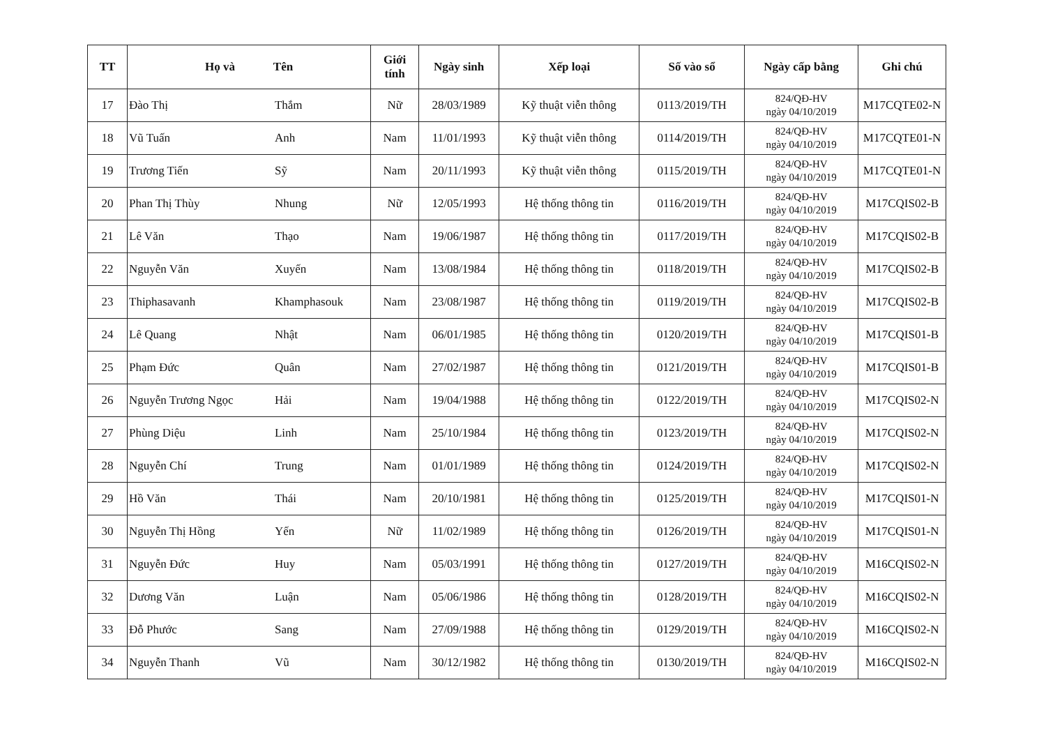| TT | Họ và Tên | | Giới tính | Ngày sinh | Xếp loại | Số vào sổ | Ngày cấp bằng | Ghi chú |
| --- | --- | --- | --- | --- | --- | --- | --- | --- |
| 17 | Đào Thị | Thắm | Nữ | 28/03/1989 | Kỹ thuật viễn thông | 0113/2019/TH | 824/QĐ-HV ngày 04/10/2019 | M17CQTE02-N |
| 18 | Vũ Tuấn | Anh | Nam | 11/01/1993 | Kỹ thuật viễn thông | 0114/2019/TH | 824/QĐ-HV ngày 04/10/2019 | M17CQTE01-N |
| 19 | Trương Tiến | Sỹ | Nam | 20/11/1993 | Kỹ thuật viễn thông | 0115/2019/TH | 824/QĐ-HV ngày 04/10/2019 | M17CQTE01-N |
| 20 | Phan Thị Thùy | Nhung | Nữ | 12/05/1993 | Hệ thống thông tin | 0116/2019/TH | 824/QĐ-HV ngày 04/10/2019 | M17CQIS02-B |
| 21 | Lê Văn | Thạo | Nam | 19/06/1987 | Hệ thống thông tin | 0117/2019/TH | 824/QĐ-HV ngày 04/10/2019 | M17CQIS02-B |
| 22 | Nguyễn Văn | Xuyến | Nam | 13/08/1984 | Hệ thống thông tin | 0118/2019/TH | 824/QĐ-HV ngày 04/10/2019 | M17CQIS02-B |
| 23 | Thiphasavanh | Khamphasouk | Nam | 23/08/1987 | Hệ thống thông tin | 0119/2019/TH | 824/QĐ-HV ngày 04/10/2019 | M17CQIS02-B |
| 24 | Lê Quang | Nhật | Nam | 06/01/1985 | Hệ thống thông tin | 0120/2019/TH | 824/QĐ-HV ngày 04/10/2019 | M17CQIS01-B |
| 25 | Phạm Đức | Quân | Nam | 27/02/1987 | Hệ thống thông tin | 0121/2019/TH | 824/QĐ-HV ngày 04/10/2019 | M17CQIS01-B |
| 26 | Nguyễn Trương Ngọc | Hải | Nam | 19/04/1988 | Hệ thống thông tin | 0122/2019/TH | 824/QĐ-HV ngày 04/10/2019 | M17CQIS02-N |
| 27 | Phùng Diệu | Linh | Nam | 25/10/1984 | Hệ thống thông tin | 0123/2019/TH | 824/QĐ-HV ngày 04/10/2019 | M17CQIS02-N |
| 28 | Nguyễn Chí | Trung | Nam | 01/01/1989 | Hệ thống thông tin | 0124/2019/TH | 824/QĐ-HV ngày 04/10/2019 | M17CQIS02-N |
| 29 | Hồ Văn | Thái | Nam | 20/10/1981 | Hệ thống thông tin | 0125/2019/TH | 824/QĐ-HV ngày 04/10/2019 | M17CQIS01-N |
| 30 | Nguyễn Thị Hồng | Yến | Nữ | 11/02/1989 | Hệ thống thông tin | 0126/2019/TH | 824/QĐ-HV ngày 04/10/2019 | M17CQIS01-N |
| 31 | Nguyễn Đức | Huy | Nam | 05/03/1991 | Hệ thống thông tin | 0127/2019/TH | 824/QĐ-HV ngày 04/10/2019 | M16CQIS02-N |
| 32 | Dương Văn | Luận | Nam | 05/06/1986 | Hệ thống thông tin | 0128/2019/TH | 824/QĐ-HV ngày 04/10/2019 | M16CQIS02-N |
| 33 | Đỗ Phước | Sang | Nam | 27/09/1988 | Hệ thống thông tin | 0129/2019/TH | 824/QĐ-HV ngày 04/10/2019 | M16CQIS02-N |
| 34 | Nguyễn Thanh | Vũ | Nam | 30/12/1982 | Hệ thống thông tin | 0130/2019/TH | 824/QĐ-HV ngày 04/10/2019 | M16CQIS02-N |